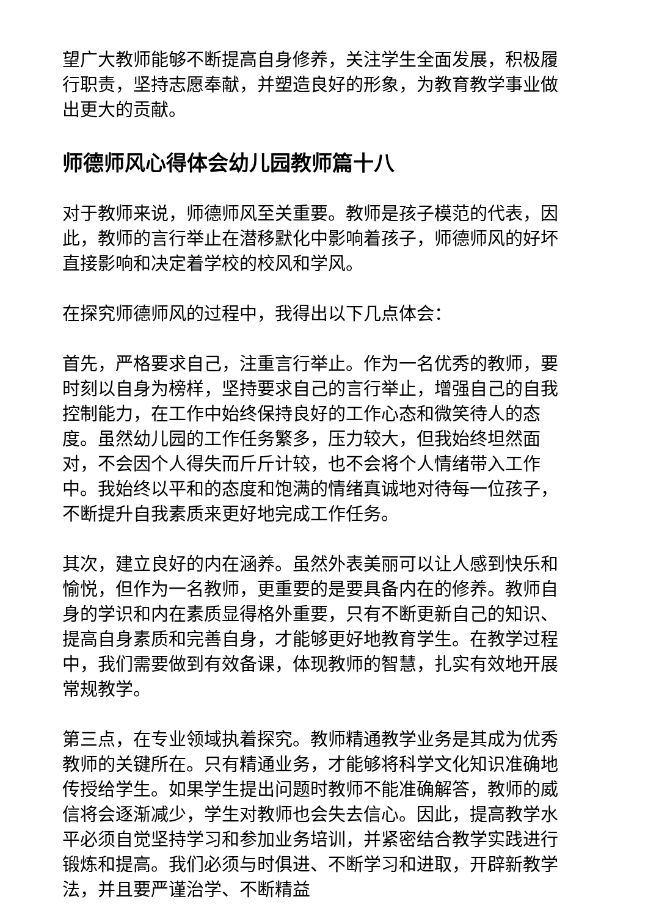望广大教师能够不断提高自身修养，关注学生全面发展，积极履行职责，坚持志愿奉献，并塑造良好的形象，为教育教学事业做出更大的贡献。
师德师风心得体会幼儿园教师篇十八
对于教师来说，师德师风至关重要。教师是孩子模范的代表，因此，教师的言行举止在潜移默化中影响着孩子，师德师风的好坏直接影响和决定着学校的校风和学风。
在探究师德师风的过程中，我得出以下几点体会：
首先，严格要求自己，注重言行举止。作为一名优秀的教师，要时刻以自身为榜样，坚持要求自己的言行举止，增强自己的自我控制能力，在工作中始终保持良好的工作心态和微笑待人的态度。虽然幼儿园的工作任务繁多，压力较大，但我始终坦然面对，不会因个人得失而斤斤计较，也不会将个人情绪带入工作中。我始终以平和的态度和饱满的情绪真诚地对待每一位孩子，不断提升自我素质来更好地完成工作任务。
其次，建立良好的内在涵养。虽然外表美丽可以让人感到快乐和愉悦，但作为一名教师，更重要的是要具备内在的修养。教师自身的学识和内在素质显得格外重要，只有不断更新自己的知识、提高自身素质和完善自身，才能够更好地教育学生。在教学过程中，我们需要做到有效备课，体现教师的智慧，扎实有效地开展常规教学。
第三点，在专业领域执着探究。教师精通教学业务是其成为优秀教师的关键所在。只有精通业务，才能够将科学文化知识准确地传授给学生。如果学生提出问题时教师不能准确解答，教师的威信将会逐渐减少，学生对教师也会失去信心。因此，提高教学水平必须自觉坚持学习和参加业务培训，并紧密结合教学实践进行锻炼和提高。我们必须与时俱进、不断学习和进取，开辟新教学法，并且要严谨治学、不断精益